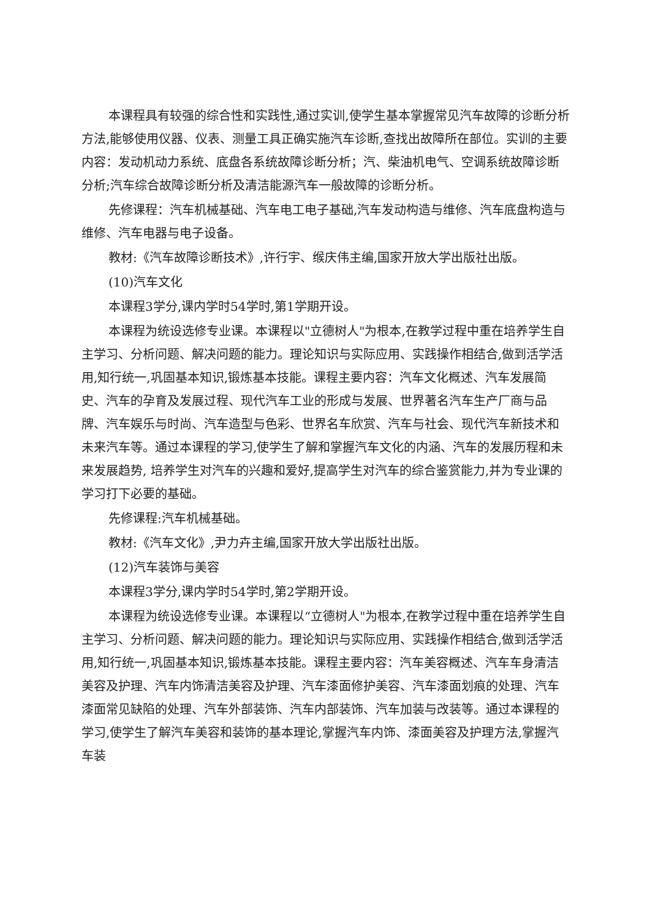本课程具有较强的综合性和实践性,通过实训,使学生基本掌握常见汽车故障的诊断分析方法,能够使用仪器、仪表、测量工具正确实施汽车诊断,查找出故障所在部位。实训的主要内容：发动机动力系统、底盘各系统故障诊断分析；汽、柴油机电气、空调系统故障诊断分析;汽车综合故障诊断分析及清洁能源汽车一般故障的诊断分析。
先修课程：汽车机械基础、汽车电工电子基础,汽车发动构造与维修、汽车底盘构造与维修、汽车电器与电子设备。
教材:《汽车故障诊断技术》,许行宇、缑庆伟主编,国家开放大学出版社出版。
(10)汽车文化
本课程3学分,课内学时54学时,第1学期开设。
本课程为统设选修专业课。本课程以"立德树人"为根本,在教学过程中重在培养学生自主学习、分析问题、解决问题的能力。理论知识与实际应用、实践操作相结合,做到活学活用,知行统一,巩固基本知识,锻炼基本技能。课程主要内容：汽车文化概述、汽车发展简史、汽车的孕育及发展过程、现代汽车工业的形成与发展、世界著名汽车生产厂商与品牌、汽车娱乐与时尚、汽车造型与色彩、世界名车欣赏、汽车与社会、现代汽车新技术和未来汽车等。通过本课程的学习,使学生了解和掌握汽车文化的内涵、汽车的发展历程和未来发展趋势, 培养学生对汽车的兴趣和爱好,提高学生对汽车的综合鉴赏能力,并为专业课的学习打下必要的基础。
先修课程:汽车机械基础。
教材:《汽车文化》,尹力卉主编,国家开放大学出版社出版。
(12)汽车装饰与美容
本课程3学分,课内学时54学时,第2学期开设。
本课程为统设选修专业课。本课程以“立德树人"为根本,在教学过程中重在培养学生自主学习、分析问题、解决问题的能力。理论知识与实际应用、实践操作相结合,做到活学活用,知行统一,巩固基本知识,锻炼基本技能。课程主要内容：汽车美容概述、汽车车身清洁美容及护理、汽车内饰清洁美容及护理、汽车漆面修护美容、汽车漆面划痕的处理、汽车漆面常见缺陷的处理、汽车外部装饰、汽车内部装饰、汽车加装与改装等。通过本课程的学习,使学生了解汽车美容和装饰的基本理论,掌握汽车内饰、漆面美容及护理方法,掌握汽车装